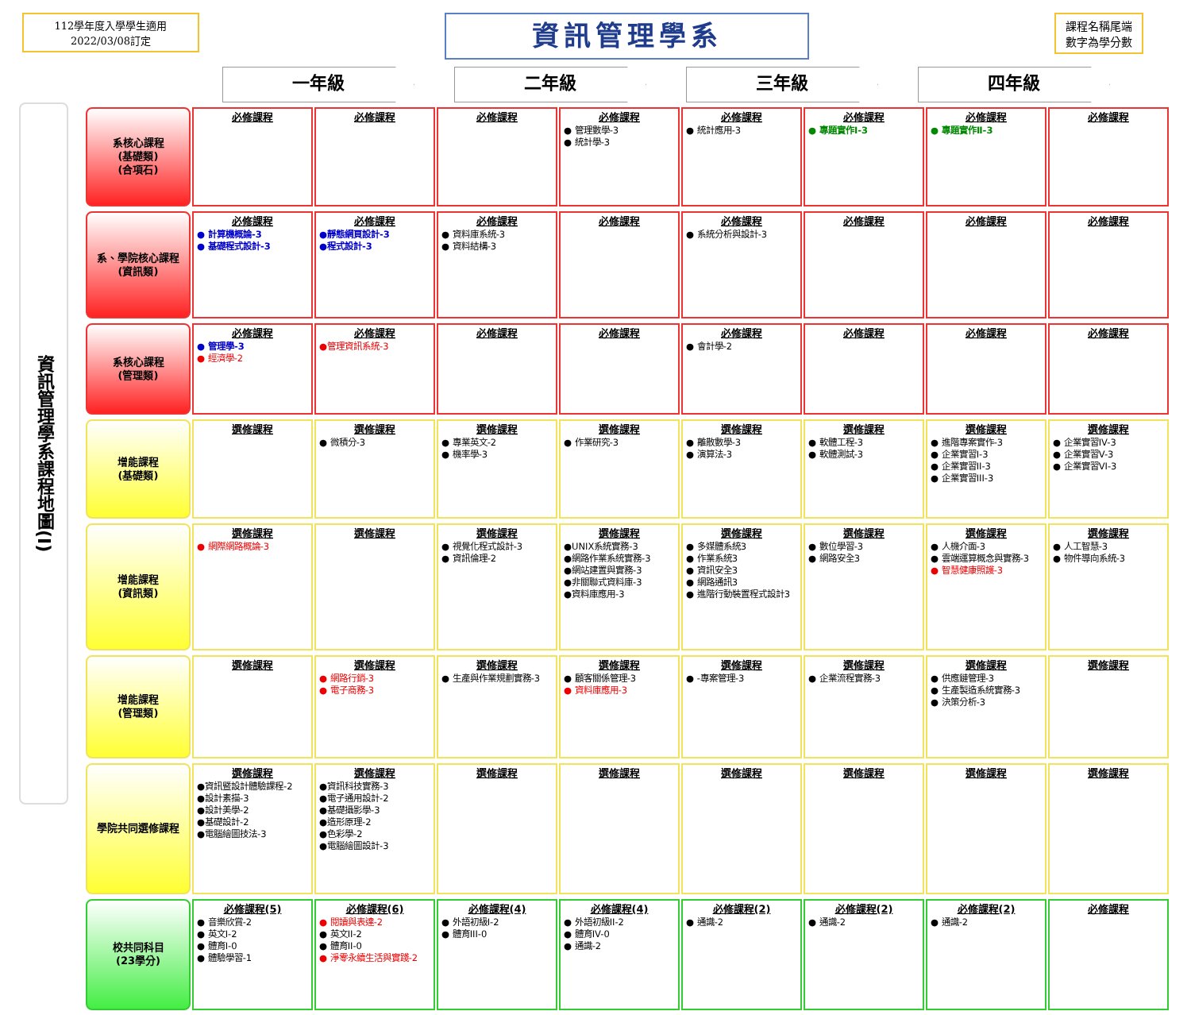112學年度入學學生適用
2022/03/08訂定
資訊管理學系
課程名稱尾端
數字為學分數
一年級 二年級 三年級 四年級
資訊管理學系課程地圖(I)
| 系核心課程 (基礎類) (合項石) | 必修課程 | 必修課程 | 必修課程 | 必修課程 ● 管理數學-3 ● 統計學-3 | 必修課程 ● 統計應用-3 | 必修課程 ● 專題實作Ⅰ-3 | 必修課程 ● 專題實作Ⅱ-3 | 必修課程 |
| 系、學院核心課程 (資訊類) | 必修課程 ● 計算機概論-3 ● 基礎程式設計-3 | 必修課程 ●靜態網頁設計-3 ●程式設計-3 | 必修課程 ● 資料庫系統-3 ● 資料結構-3 | 必修課程 | 必修課程 ● 系統分析與設計-3 | 必修課程 | 必修課程 | 必修課程 |
| 系核心課程 (管理類) | 必修課程 ● 管理學-3 ● 經濟學-2 | 必修課程 ●管理資訊系統-3 | 必修課程 | 必修課程 | 必修課程 ● 會計學-2 | 必修課程 | 必修課程 | 必修課程 |
| 增能課程 (基礎類) | 選修課程 | 選修課程 ● 微積分-3 | 選修課程 ● 專業英文-2 ● 機率學-3 | 選修課程 ● 作業研究-3 | 選修課程 ● 離散數學-3 ● 演算法-3 | 選修課程 ● 軟體工程-3 ● 軟體測試-3 | 選修課程 ● 進階專案實作-3 ● 企業實習I-3 ● 企業實習II-3 ● 企業實習III-3 | 選修課程 ● 企業實習IV-3 ● 企業實習V-3 ● 企業實習VI-3 |
| 增能課程 (資訊類) | 選修課程 ● 網際網路概論-3 | 選修課程 | 選修課程 ● 視覺化程式設計-3 ● 資訊倫理-2 | 選修課程 ●UNIX系統實務-3 ●網路作業系統實務-3 ●網站建置與實務-3 ●非關聯式資料庫-3 ●資料庫應用-3 | 選修課程 ● 多媒體系統3 ● 作業系統3 ● 資訊安全3 ● 網路通訊3 ● 進階行動裝置程式設計3 | 選修課程 ● 數位學習-3 ● 網路安全3 | 選修課程 ● 人機介面-3 ● 雲端運算概念與實務-3 ● 智慧健康照護-3 | 選修課程 ● 人工智慧-3 ● 物件導向系統-3 |
| 增能課程 (管理類) | 選修課程 | 選修課程 ● 網路行銷-3 ● 電子商務-3 | 選修課程 ● 生產與作業規劃實務-3 | 選修課程 ● 顧客關係管理-3 ● 資料庫應用-3 | 選修課程 ● -專案管理-3 | 選修課程 ● 企業流程實務-3 | 選修課程 ● 供應鏈管理-3 ● 生產製造系統實務-3 ● 決策分析-3 | 選修課程 |
| 學院共同選修課程 | 選修課程 ●資訊暨設計體驗課程-2 ●設計素描-3 ●設計美學-2 ●基礎設計-2 ●電腦繪圖技法-3 | 選修課程 ●資訊科技實務-3 ●電子通用設計-2 ●基礎攝影學-3 ●造形原理-2 ●色彩學-2 ●電腦繪圖設計-3 | 選修課程 | 選修課程 | 選修課程 | 選修課程 | 選修課程 | 選修課程 |
| 校共同科目 (23學分) | 必修課程(5) ● 音樂欣賞-2 ● 英文I-2 ● 體育I-0 ● 體驗學習-1 | 必修課程(6) ● 閱讀與表達-2 ● 英文II-2 ● 體育II-0 ● 淨零永續生活與實踐-2 | 必修課程(4) ● 外語初級I-2 ● 體育III-0 | 必修課程(4) ● 外語初級II-2 ● 體育IV-0 ● 通識-2 | 必修課程(2) ● 通識-2 | 必修課程(2) ● 通識-2 | 必修課程(2) ● 通識-2 | 必修課程 |